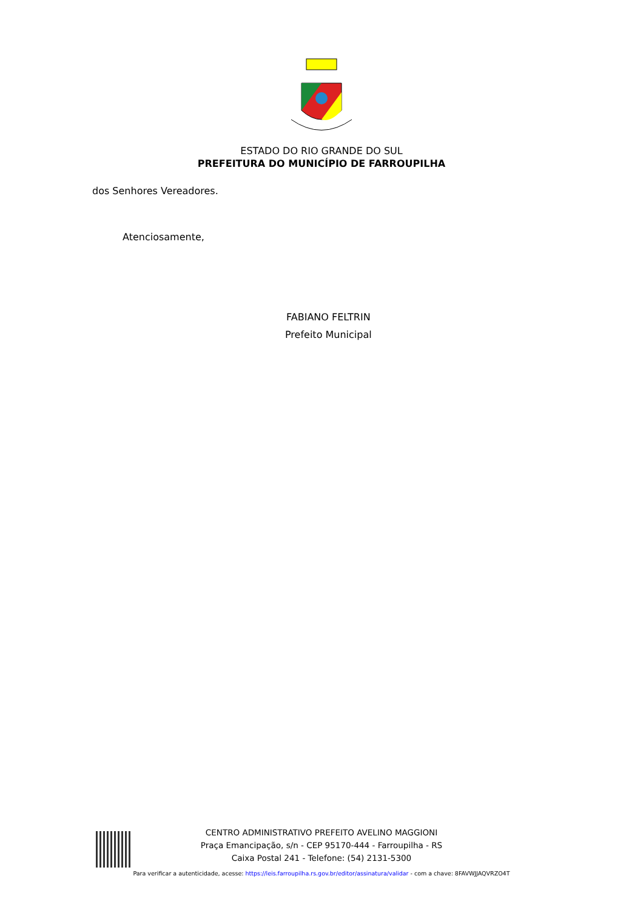ESTADO DO RIO GRANDE DO SUL
PREFEITURA DO MUNICÍPIO DE FARROUPILHA
dos Senhores Vereadores.
Atenciosamente,
FABIANO FELTRIN
Prefeito Municipal
CENTRO ADMINISTRATIVO PREFEITO AVELINO MAGGIONI
Praça Emancipação, s/n - CEP 95170-444 - Farroupilha - RS
Caixa Postal 241 - Telefone: (54) 2131-5300
Para verificar a autenticidade, acesse: https://leis.farroupilha.rs.gov.br/editor/assinatura/validar - com a chave: 8FAVWJJAQVRZO4T